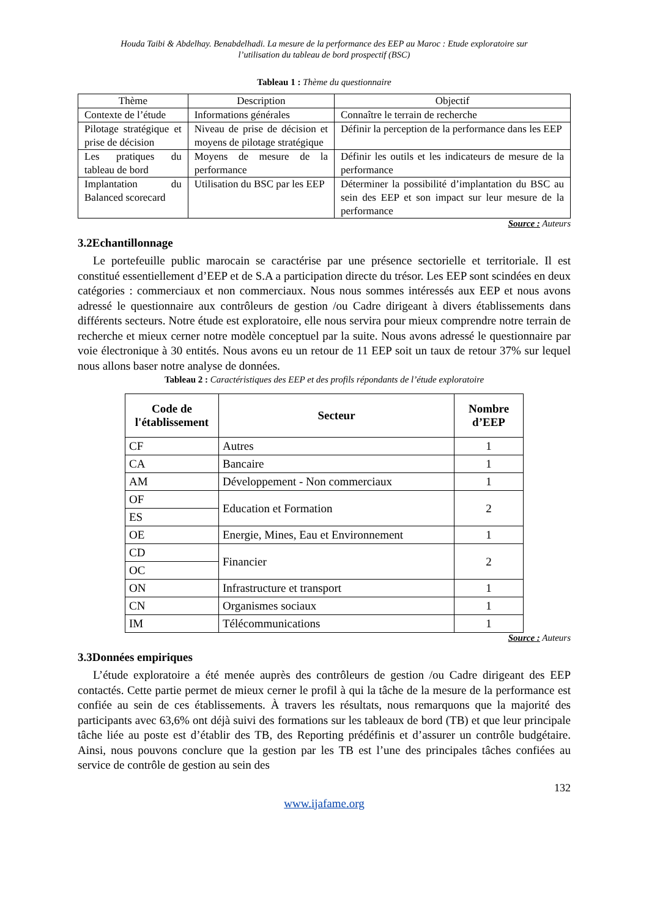Houda Taibi & Abdelhay. Benabdelhadi. La mesure de la performance des EEP au Maroc : Etude exploratoire sur
l’utilisation du tableau de bord prospectif (BSC)
Tableau 1 : Thème du questionnaire
| Thème | Description | Objectif |
| --- | --- | --- |
| Contexte de l’étude | Informations générales | Connaître le terrain de recherche |
| Pilotage stratégique et prise de décision | Niveau de prise de décision et moyens de pilotage stratégique | Définir la perception de la performance dans les EEP |
| Les pratiques du tableau de bord | Moyens de mesure de la performance | Définir les outils et les indicateurs de mesure de la performance |
| Implantation du Balanced scorecard | Utilisation du BSC par les EEP | Déterminer la possibilité d’implantation du BSC au sein des EEP et son impact sur leur mesure de la performance |
Source : Auteurs
3.2Echantillonnage
Le portefeuille public marocain se caractérise par une présence sectorielle et territoriale. Il est constitué essentiellement d’EEP et de S.A a participation directe du trésor. Les EEP sont scindées en deux catégories : commerciaux et non commerciaux. Nous nous sommes intéressés aux EEP et nous avons adressé le questionnaire aux contrôleurs de gestion /ou Cadre dirigeant à divers établissements dans différents secteurs. Notre étude est exploratoire, elle nous servira pour mieux comprendre notre terrain de recherche et mieux cerner notre modèle conceptuel par la suite. Nous avons adressé le questionnaire par voie électronique à 30 entités. Nous avons eu un retour de 11 EEP soit un taux de retour 37% sur lequel nous allons baser notre analyse de données.
Tableau 2 : Caractéristiques des EEP et des profils répondants de l’étude exploratoire
| Code de l'établissement | Secteur | Nombre d’EEP |
| --- | --- | --- |
| CF | Autres | 1 |
| CA | Bancaire | 1 |
| AM | Développement - Non commerciaux | 1 |
| OF | Education et Formation | 2 |
| ES | | |
| OE | Energie, Mines, Eau et Environnement | 1 |
| CD | Financier | 2 |
| OC | | |
| ON | Infrastructure et transport | 1 |
| CN | Organismes sociaux | 1 |
| IM | Télécommunications | 1 |
Source : Auteurs
3.3Données empiriques
L’étude exploratoire a été menée auprès des contrôleurs de gestion /ou Cadre dirigeant des EEP contactés. Cette partie permet de mieux cerner le profil à qui la tâche de la mesure de la performance est confiée au sein de ces établissements. À travers les résultats, nous remarquons que la majorité des participants avec 63,6% ont déjà suivi des formations sur les tableaux de bord (TB) et que leur principale tâche liée au poste est d’établir des TB, des Reporting prédéfinis et d’assurer un contrôle budgétaire. Ainsi, nous pouvons conclure que la gestion par les TB est l’une des principales tâches confiées au service de contrôle de gestion au sein des
132
www.ijafame.org